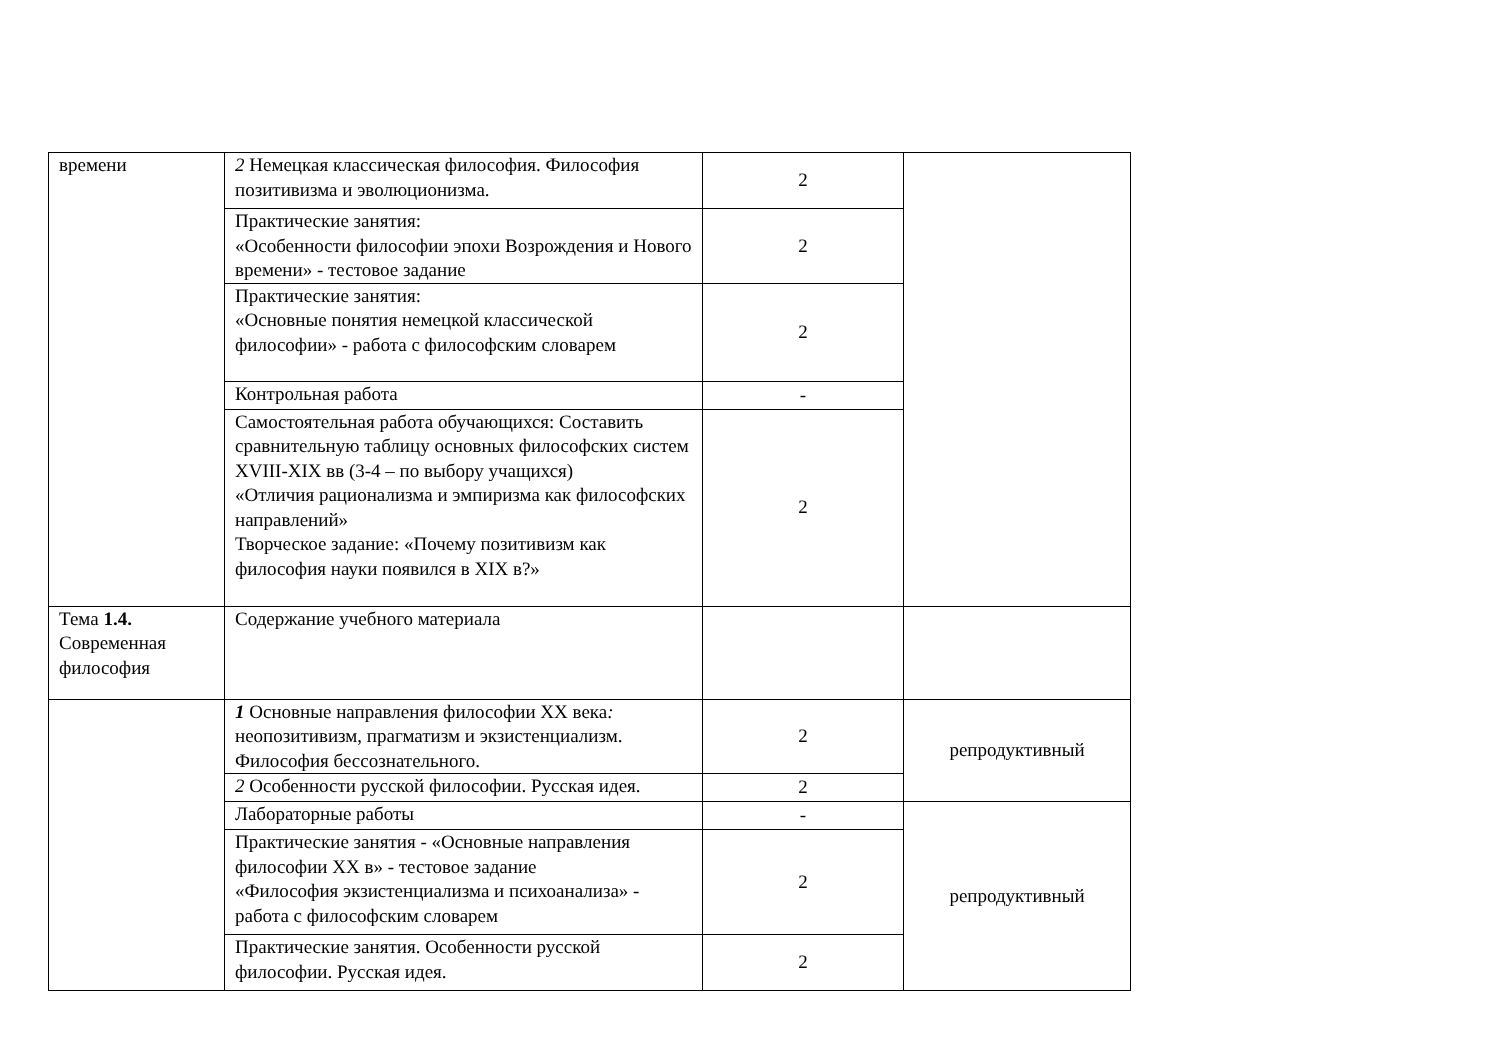| времени | 2 Немецкая классическая философия. Философия позитивизма и эволюционизма. | 2 | |
| | Практические занятия: «Особенности философии эпохи Возрождения и Нового времени» - тестовое задание | 2 | |
| | Практические занятия: «Основные понятия немецкой классической философии» - работа с философским словарем | 2 | |
| | Контрольная работа | - | |
| | Самостоятельная работа обучающихся: Составить сравнительную таблицу основных философских систем XVIII-XIX вв (3-4 – по выбору учащихся) «Отличия рационализма и эмпиризма как философских направлений» Творческое задание: «Почему позитивизм как философия науки появился в XIX в?» | 2 | |
| Тема 1.4. Современная философия | Содержание учебного материала | | |
| | 1 Основные направления философии XX века : неопозитивизм, прагматизм и экзистенциализм. Философия бессознательного. | 2 | репродуктивный |
| | 2 Особенности русской философии. Русская идея. | 2 | |
| | Лабораторные работы | - | репродуктивный |
| | Практические занятия - «Основные направления философии XX в» - тестовое задание «Философия экзистенциализма и психоанализа» - работа с философским словарем | 2 | |
| | Практические занятия. Особенности русской философии. Русская идея. | 2 | |